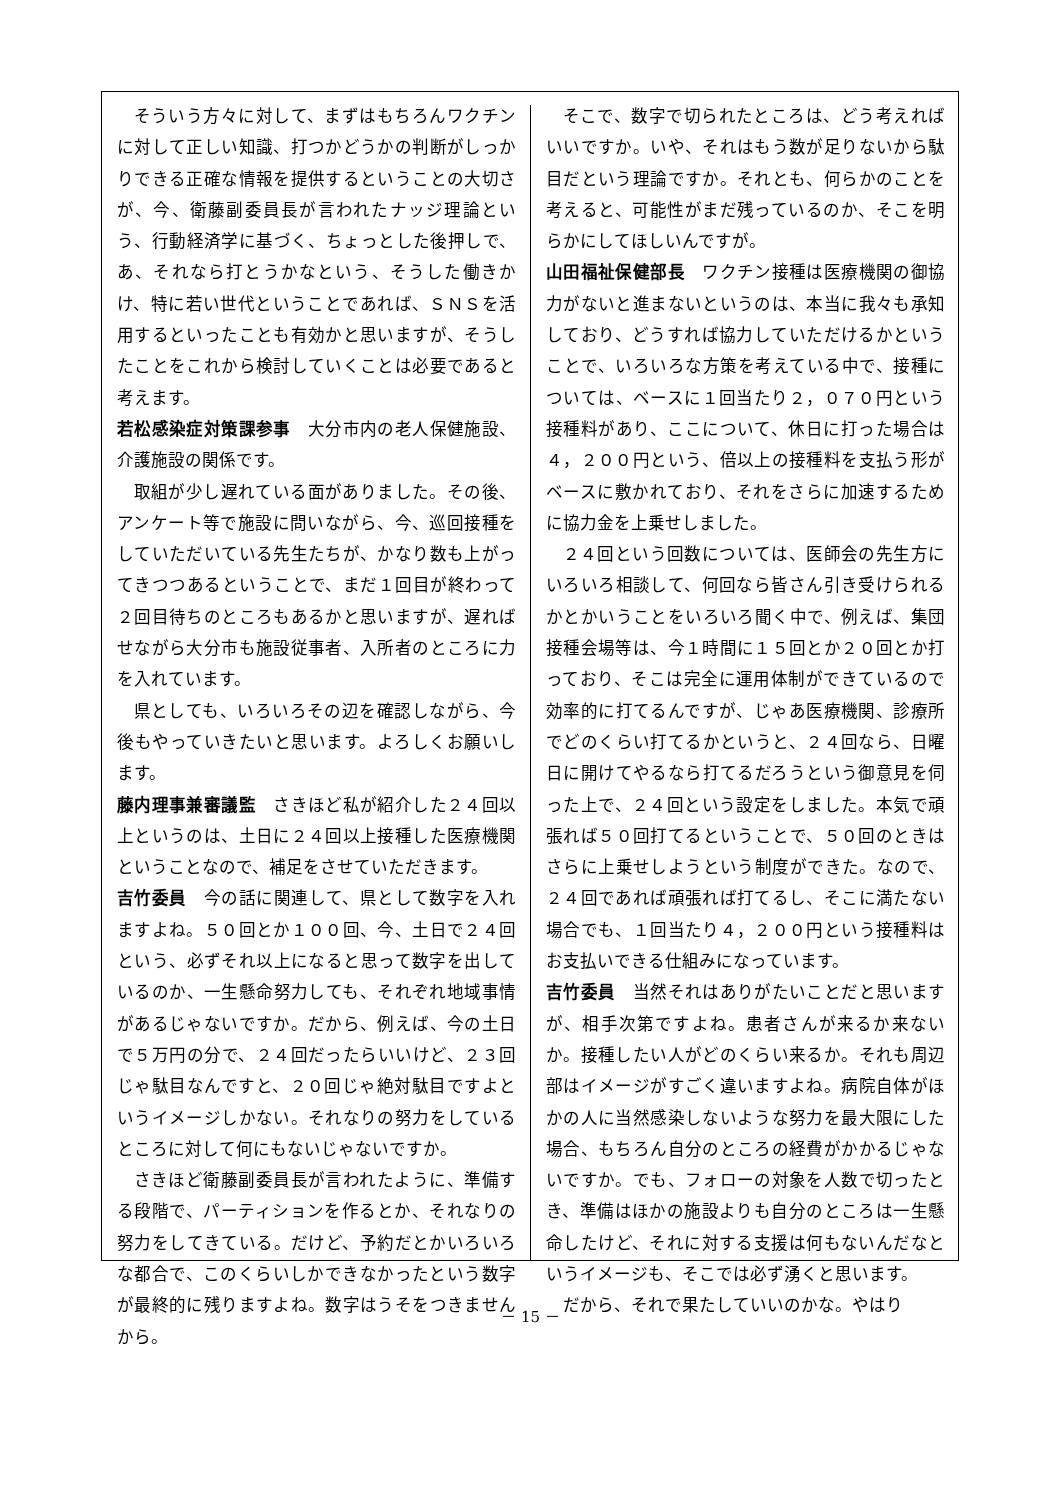そういう方々に対して、まずはもちろんワクチンに対して正しい知識、打つかどうかの判断がしっかりできる正確な情報を提供するということの大切さが、今、衛藤副委員長が言われたナッジ理論という、行動経済学に基づく、ちょっとした後押しで、あ、それなら打とうかなという、そうした働きかけ、特に若い世代ということであれば、ＳＮＳを活用するといったことも有効かと思いますが、そうしたことをこれから検討していくことは必要であると考えます。
若松感染症対策課参事　大分市内の老人保健施設、介護施設の関係です。
取組が少し遅れている面がありました。その後、アンケート等で施設に問いながら、今、巡回接種をしていただいている先生たちが、かなり数も上がってきつつあるということで、まだ１回目が終わって２回目待ちのところもあるかと思いますが、遅ればせながら大分市も施設従事者、入所者のところに力を入れています。
県としても、いろいろその辺を確認しながら、今後もやっていきたいと思います。よろしくお願いします。
藤内理事兼審議監　さきほど私が紹介した２４回以上というのは、土日に２４回以上接種した医療機関ということなので、補足をさせていただきます。
吉竹委員　今の話に関連して、県として数字を入れますよね。５０回とか１００回、今、土日で２４回という、必ずそれ以上になると思って数字を出しているのか、一生懸命努力しても、それぞれ地域事情があるじゃないですか。だから、例えば、今の土日で５万円の分で、２４回だったらいいけど、２３回じゃ駄目なんですと、２０回じゃ絶対駄目ですよというイメージしかない。それなりの努力をしているところに対して何にもないじゃないですか。
さきほど衛藤副委員長が言われたように、準備する段階で、パーティションを作るとか、それなりの努力をしてきている。だけど、予約だとかいろいろな都合で、このくらいしかできなかったという数字が最終的に残りますよね。数字はうそをつきませんから。
そこで、数字で切られたところは、どう考えればいいですか。いや、それはもう数が足りないから駄目だという理論ですか。それとも、何らかのことを考えると、可能性がまだ残っているのか、そこを明らかにしてほしいんですが。
山田福祉保健部長　ワクチン接種は医療機関の御協力がないと進まないというのは、本当に我々も承知しており、どうすれば協力していただけるかということで、いろいろな方策を考えている中で、接種については、ベースに１回当たり２，０７０円という接種料があり、ここについて、休日に打った場合は４，２００円という、倍以上の接種料を支払う形がベースに敷かれており、それをさらに加速するために協力金を上乗せしました。
２４回という回数については、医師会の先生方にいろいろ相談して、何回なら皆さん引き受けられるかとかいうことをいろいろ聞く中で、例えば、集団接種会場等は、今１時間に１５回とか２０回とか打っており、そこは完全に運用体制ができているので効率的に打てるんですが、じゃあ医療機関、診療所でどのくらい打てるかというと、２４回なら、日曜日に開けてやるなら打てるだろうという御意見を伺った上で、２４回という設定をしました。本気で頑張れば５０回打てるということで、５０回のときはさらに上乗せしようという制度ができた。なので、２４回であれば頑張れば打てるし、そこに満たない場合でも、１回当たり４，２００円という接種料はお支払いできる仕組みになっています。
吉竹委員　当然それはありがたいことだと思いますが、相手次第ですよね。患者さんが来るか来ないか。接種したい人がどのくらい来るか。それも周辺部はイメージがすごく違いますよね。病院自体がほかの人に当然感染しないような努力を最大限にした場合、もちろん自分のところの経費がかかるじゃないですか。でも、フォローの対象を人数で切ったとき、準備はほかの施設よりも自分のところは一生懸命したけど、それに対する支援は何もないんだなというイメージも、そこでは必ず湧くと思います。
だから、それで果たしていいのかな。やはり
－ 15 －